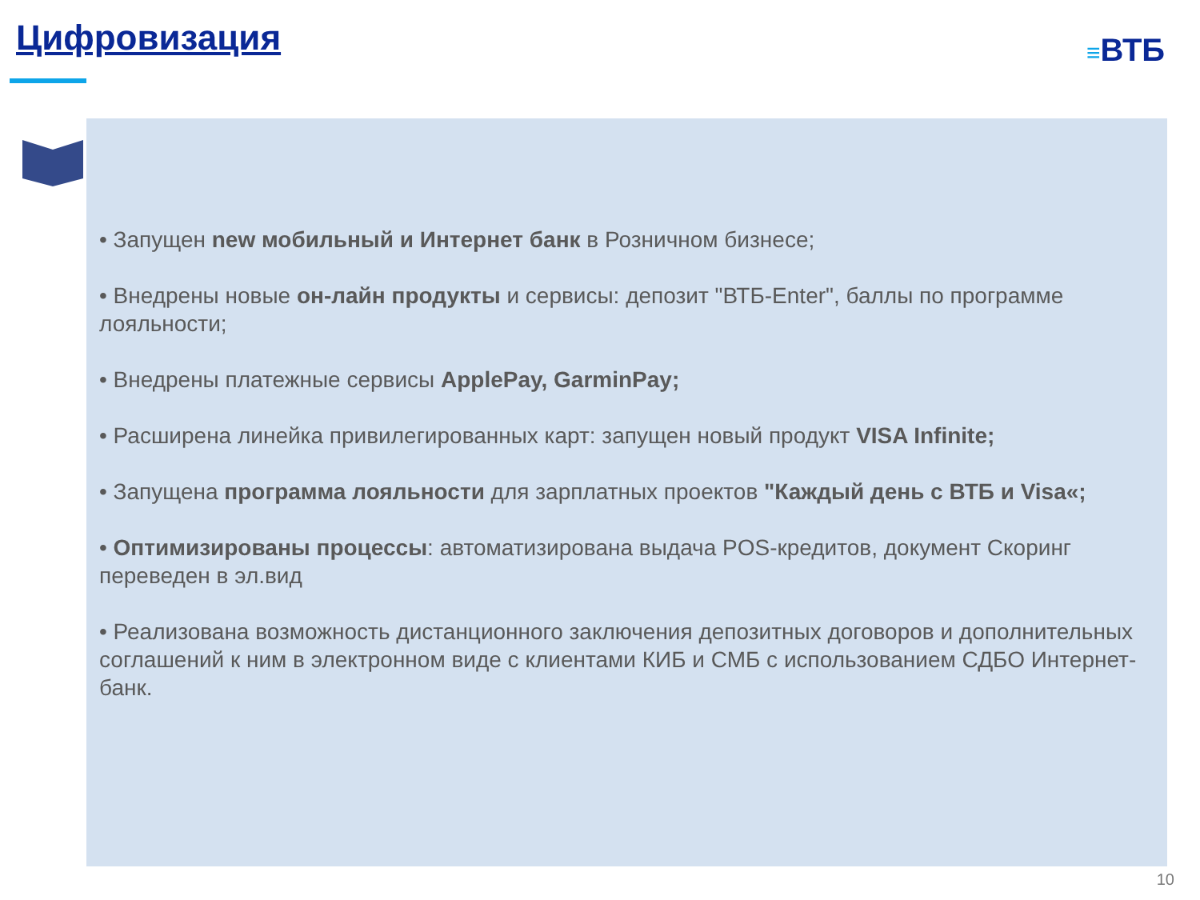Цифровизация ≡ВТБ
• Запущен new мобильный и Интернет банк в Розничном бизнесе;
• Внедрены новые он-лайн продукты и сервисы: депозит "ВТБ-Enter", баллы по программе лояльности;
• Внедрены платежные сервисы ApplePay, GarminPay;
• Расширена линейка привилегированных карт: запущен новый продукт VISA Infinite;
• Запущена программа лояльности для зарплатных проектов "Каждый день с ВТБ и Visa«;
• Оптимизированы процессы: автоматизирована выдача POS-кредитов, документ Скоринг переведен в эл.вид
• Реализована возможность дистанционного заключения депозитных договоров и дополнительных соглашений к ним в электронном виде с клиентами КИБ и СМБ с использованием СДБО Интернет-банк.
10